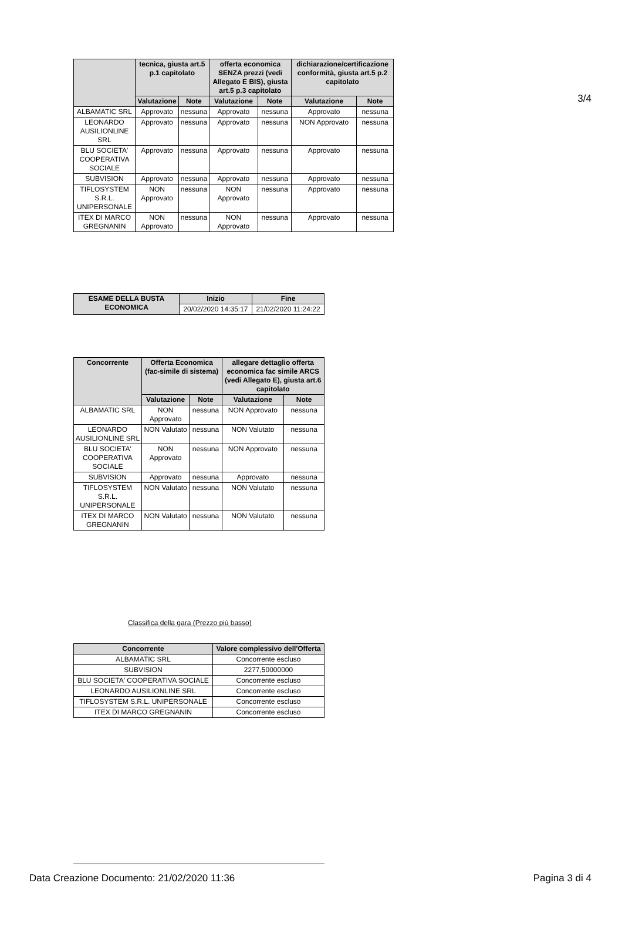3/4
| | tecnica, giusta art.5 p.1 capitolato | | offerta economica SENZA prezzi (vedi Allegato E BIS), giusta art.5 p.3 capitolato | | dichiarazione/certificazione conformità, giusta art.5 p.2 capitolato | |
| --- | --- | --- | --- | --- | --- | --- |
| | Valutazione | Note | Valutazione | Note | Valutazione | Note |
| ALBAMATIC SRL | Approvato | nessuna | Approvato | nessuna | Approvato | nessuna |
| LEONARDO AUSILIONLINE SRL | Approvato | nessuna | Approvato | nessuna | NON Approvato | nessuna |
| BLU SOCIETA' COOPERATIVA SOCIALE | Approvato | nessuna | Approvato | nessuna | Approvato | nessuna |
| SUBVISION | Approvato | nessuna | Approvato | nessuna | Approvato | nessuna |
| TIFLOSYSTEM S.R.L. UNIPERSONALE | NON Approvato | nessuna | NON Approvato | nessuna | Approvato | nessuna |
| ITEX DI MARCO GREGNANIN | NON Approvato | nessuna | NON Approvato | nessuna | Approvato | nessuna |
| ESAME DELLA BUSTA ECONOMICA | Inizio | Fine |
| --- | --- | --- |
| | 20/02/2020 14:35:17 | 21/02/2020 11:24:22 |
| Concorrente | Offerta Economica (fac-simile di sistema) | | allegare dettaglio offerta economica fac simile ARCS (vedi Allegato E), giusta art.6 capitolato | |
| --- | --- | --- | --- | --- |
| | Valutazione | Note | Valutazione | Note |
| ALBAMATIC SRL | NON Approvato | nessuna | NON Approvato | nessuna |
| LEONARDO AUSILIONLINE SRL | NON Valutato | nessuna | NON Valutato | nessuna |
| BLU SOCIETA' COOPERATIVA SOCIALE | NON Approvato | nessuna | NON Approvato | nessuna |
| SUBVISION | Approvato | nessuna | Approvato | nessuna |
| TIFLOSYSTEM S.R.L. UNIPERSONALE | NON Valutato | nessuna | NON Valutato | nessuna |
| ITEX DI MARCO GREGNANIN | NON Valutato | nessuna | NON Valutato | nessuna |
Classifica della gara (Prezzo più basso)
| Concorrente | Valore complessivo dell'Offerta |
| --- | --- |
| ALBAMATIC SRL | Concorrente escluso |
| SUBVISION | 2277,50000000 |
| BLU SOCIETA' COOPERATIVA SOCIALE | Concorrente escluso |
| LEONARDO AUSILIONLINE SRL | Concorrente escluso |
| TIFLOSYSTEM S.R.L. UNIPERSONALE | Concorrente escluso |
| ITEX DI MARCO GREGNANIN | Concorrente escluso |
Data Creazione Documento: 21/02/2020 11:36 Pagina 3 di 4